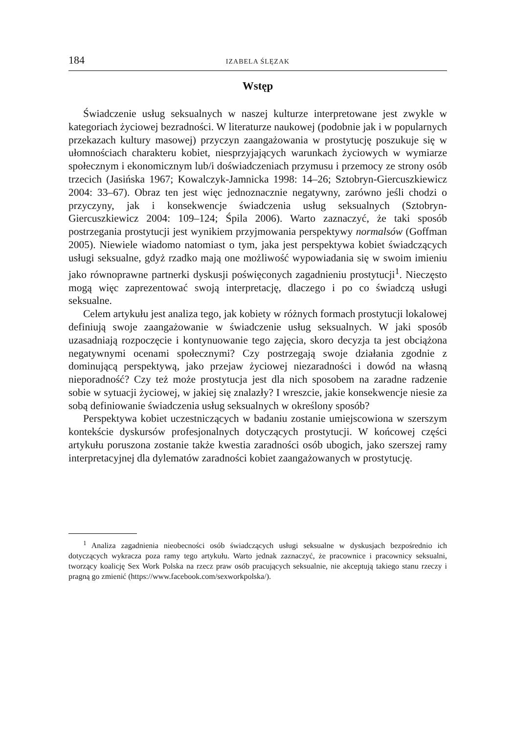184 IZABELA ŚLĘZAK
Wstęp
Świadczenie usług seksualnych w naszej kulturze interpretowane jest zwykle w kategoriach życiowej bezradności. W literaturze naukowej (podobnie jak i w popularnych przekazach kultury masowej) przyczyn zaangażowania w prostytucję poszukuje się w ułomnościach charakteru kobiet, niesprzyjających warunkach życiowych w wymiarze społecznym i ekonomicznym lub/i doświadczeniach przymusu i przemocy ze strony osób trzecich (Jasińska 1967; Kowalczyk-Jamnicka 1998: 14–26; Sztobryn-Giercuszkiewicz 2004: 33–67). Obraz ten jest więc jednoznacznie negatywny, zarówno jeśli chodzi o przyczyny, jak i konsekwencje świadczenia usług seksualnych (Sztobryn-Giercuszkiewicz 2004: 109–124; Śpila 2006). Warto zaznaczyć, że taki sposób postrzegania prostytucji jest wynikiem przyjmowania perspektywy normalsów (Goffman 2005). Niewiele wiadomo natomiast o tym, jaka jest perspektywa kobiet świadczących usługi seksualne, gdyż rzadko mają one możliwość wypowiadania się w swoim imieniu jako równoprawne partnerki dyskusji poświęconych zagadnieniu prostytucji<sup>1</sup>. Nieczęsto mogą więc zaprezentować swoją interpretację, dlaczego i po co świadczą usługi seksualne.
Celem artykułu jest analiza tego, jak kobiety w różnych formach prostytucji lokalowej definiują swoje zaangażowanie w świadczenie usług seksualnych. W jaki sposób uzasadniają rozpoczęcie i kontynuowanie tego zajęcia, skoro decyzja ta jest obciążona negatywnymi ocenami społecznymi? Czy postrzegają swoje działania zgodnie z dominującą perspektywą, jako przejaw życiowej niezaradności i dowód na własną nieporadność? Czy też może prostytucja jest dla nich sposobem na zaradne radzenie sobie w sytuacji życiowej, w jakiej się znalazły? I wreszcie, jakie konsekwencje niesie za sobą definiowanie świadczenia usług seksualnych w określony sposób?
Perspektywa kobiet uczestniczących w badaniu zostanie umiejscowiona w szerszym kontekście dyskursów profesjonalnych dotyczących prostytucji. W końcowej części artykułu poruszona zostanie także kwestia zaradności osób ubogich, jako szerszej ramy interpretacyjnej dla dylematów zaradności kobiet zaangażowanych w prostytucję.
<sup>1</sup> Analiza zagadnienia nieobecności osób świadczących usługi seksualne w dyskusjach bezpośrednio ich dotyczących wykracza poza ramy tego artykułu. Warto jednak zaznaczyć, że pracownice i pracownicy seksualni, tworzący koalicję Sex Work Polska na rzecz praw osób pracujących seksualnie, nie akceptują takiego stanu rzeczy i pragną go zmienić (https://www.facebook.com/sexworkpolska/).